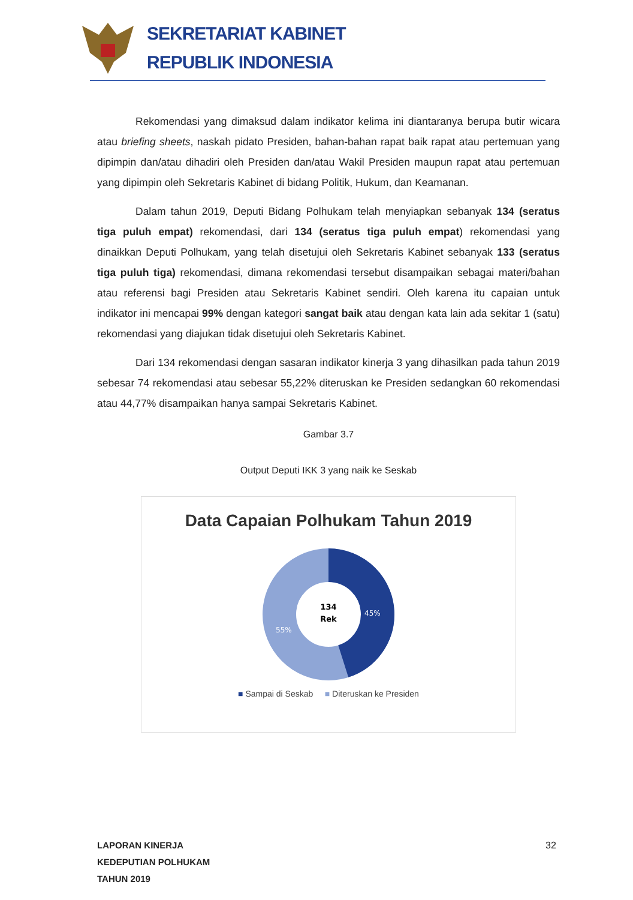SEKRETARIAT KABINET
REPUBLIK INDONESIA
Rekomendasi yang dimaksud dalam indikator kelima ini diantaranya berupa butir wicara atau briefing sheets, naskah pidato Presiden, bahan-bahan rapat baik rapat atau pertemuan yang dipimpin dan/atau dihadiri oleh Presiden dan/atau Wakil Presiden maupun rapat atau pertemuan yang dipimpin oleh Sekretaris Kabinet di bidang Politik, Hukum, dan Keamanan.
Dalam tahun 2019, Deputi Bidang Polhukam telah menyiapkan sebanyak 134 (seratus tiga puluh empat) rekomendasi, dari 134 (seratus tiga puluh empat) rekomendasi yang dinaikkan Deputi Polhukam, yang telah disetujui oleh Sekretaris Kabinet sebanyak 133 (seratus tiga puluh tiga) rekomendasi, dimana rekomendasi tersebut disampaikan sebagai materi/bahan atau referensi bagi Presiden atau Sekretaris Kabinet sendiri. Oleh karena itu capaian untuk indikator ini mencapai 99% dengan kategori sangat baik atau dengan kata lain ada sekitar 1 (satu) rekomendasi yang diajukan tidak disetujui oleh Sekretaris Kabinet.
Dari 134 rekomendasi dengan sasaran indikator kinerja 3 yang dihasilkan pada tahun 2019 sebesar 74 rekomendasi atau sebesar 55,22% diteruskan ke Presiden sedangkan 60 rekomendasi atau 44,77% disampaikan hanya sampai Sekretaris Kabinet.
Gambar 3.7
Output Deputi IKK 3 yang naik ke Seskab
Data Capaian Polhukam Tahun 2019
134
Rek
45%
55%
■ Sampai di Seskab ■ Diteruskan ke Presiden
LAPORAN KINERJA
KEDEPUTIAN POLHUKAM
TAHUN 2019
32